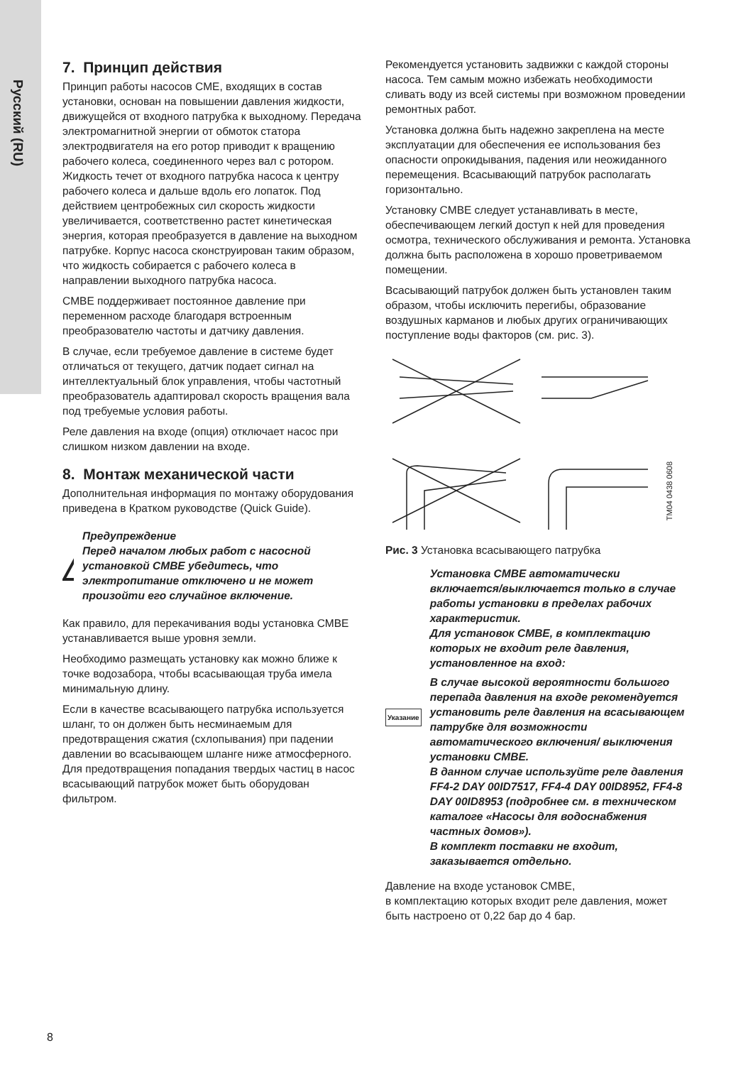Русский (RU)
7. Принцип действия
Принцип работы насосов CME, входящих в состав установки, основан на повышении давления жидкости, движущейся от входного патрубка к выходному. Передача электромагнитной энергии от обмоток статора электродвигателя на его ротор приводит к вращению рабочего колеса, соединенного через вал с ротором. Жидкость течет от входного патрубка насоса к центру рабочего колеса и дальше вдоль его лопаток. Под действием центробежных сил скорость жидкости увеличивается, соответственно растет кинетическая энергия, которая преобразуется в давление на выходном патрубке. Корпус насоса сконструирован таким образом, что жидкость собирается с рабочего колеса в направлении выходного патрубка насоса.
CMBE поддерживает постоянное давление при переменном расходе благодаря встроенным преобразователю частоты и датчику давления.
В случае, если требуемое давление в системе будет отличаться от текущего, датчик подает сигнал на интеллектуальный блок управления, чтобы частотный преобразователь адаптировал скорость вращения вала под требуемые условия работы.
Реле давления на входе (опция) отключает насос при слишком низком давлении на входе.
8. Монтаж механической части
Дополнительная информация по монтажу оборудования приведена в Кратком руководстве (Quick Guide).
!
Предупреждение
Перед началом любых работ с насосной установкой CMBE убедитесь, что электропитание отключено и не может произойти его случайное включение.
Как правило, для перекачивания воды установка CMBE устанавливается выше уровня земли.
Необходимо размещать установку как можно ближе к точке водозабора, чтобы всасывающая труба имела минимальную длину.
Если в качестве всасывающего патрубка используется шланг, то он должен быть несминаемым для предотвращения сжатия (схлопывания) при падении давлении во всасывающем шланге ниже атмосферного. Для предотвращения попадания твердых частиц в насос всасывающий патрубок может быть оборудован фильтром.
Рекомендуется установить задвижки с каждой стороны насоса. Тем самым можно избежать необходимости сливать воду из всей системы при возможном проведении ремонтных работ.
Установка должна быть надежно закреплена на месте эксплуатации для обеспечения ее использования без опасности опрокидывания, падения или неожиданного перемещения. Всасывающий патрубок располагать горизонтально.
Установку CMBE следует устанавливать в месте, обеспечивающем легкий доступ к ней для проведения осмотра, технического обслуживания и ремонта. Установка должна быть расположена в хорошо проветриваемом помещении.
Всасывающий патрубок должен быть установлен таким образом, чтобы исключить перегибы, образование воздушных карманов и любых других ограничивающих поступление воды факторов (см. рис. 3).
TM04 0438 0608
Рис. 3 Установка всасывающего патрубка
Указание
Установка CMBE автоматически включается/выключается только в случае работы установки в пределах рабочих характеристик.
Для установок CMBE, в комплектацию которых не входит реле давления, установленное на вход:
В случае высокой вероятности большого перепада давления на входе рекомендуется установить реле давления на всасывающем патрубке для возможности автоматического включения/ выключения установки CMBE.
В данном случае используйте реле давления FF4-2 DAY 00ID7517, FF4-4 DAY 00ID8952, FF4-8 DAY 00ID8953 (подробнее см. в техническом каталоге «Насосы для водоснабжения частных домов»).
В комплект поставки не входит, заказывается отдельно.
Давление на входе установок CMBE,
в комплектацию которых входит реле давления, может быть настроено от 0,22 бар до 4 бар.
8